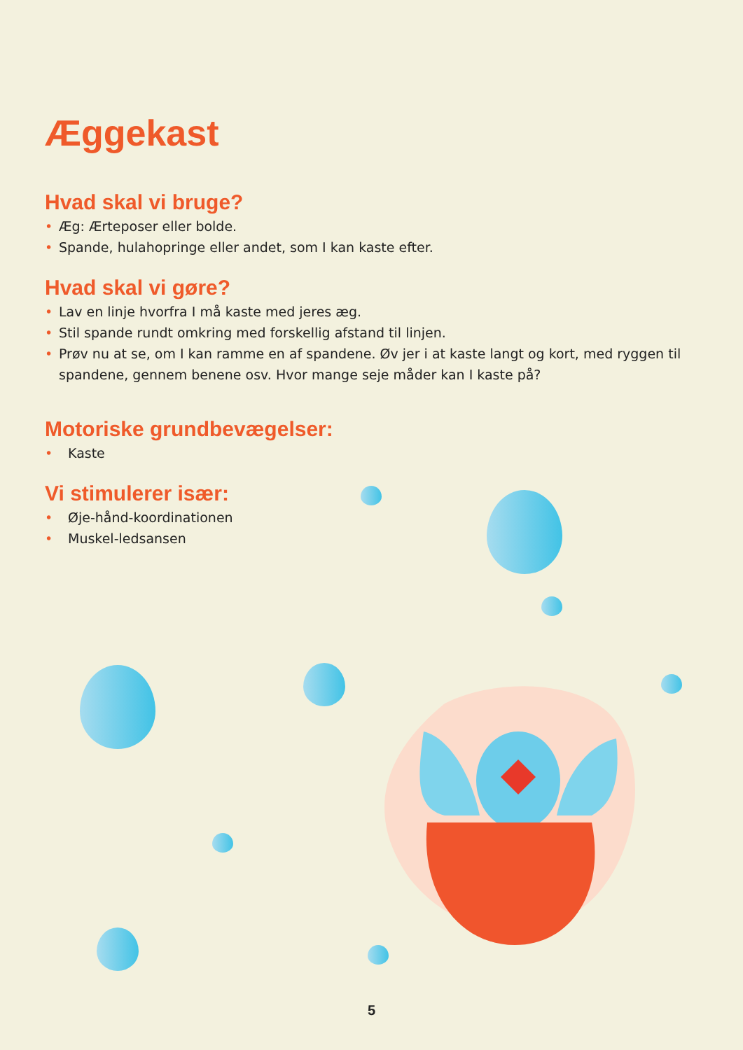Æggekast
Hvad skal vi bruge?
• Æg: Ærteposer eller bolde.
• Spande, hulahopringe eller andet, som I kan kaste efter.
Hvad skal vi gøre?
• Lav en linje hvorfra I må kaste med jeres æg.
• Stil spande rundt omkring med forskellig afstand til linjen.
• Prøv nu at se, om I kan ramme en af spandene. Øv jer i at kaste langt og kort, med ryggen til spandene, gennem benene osv. Hvor mange seje måder kan I kaste på?
Motoriske grundbevægelser:
• Kaste
Vi stimulerer især:
• Øje-hånd-koordinationen
• Muskel-ledsansen
5